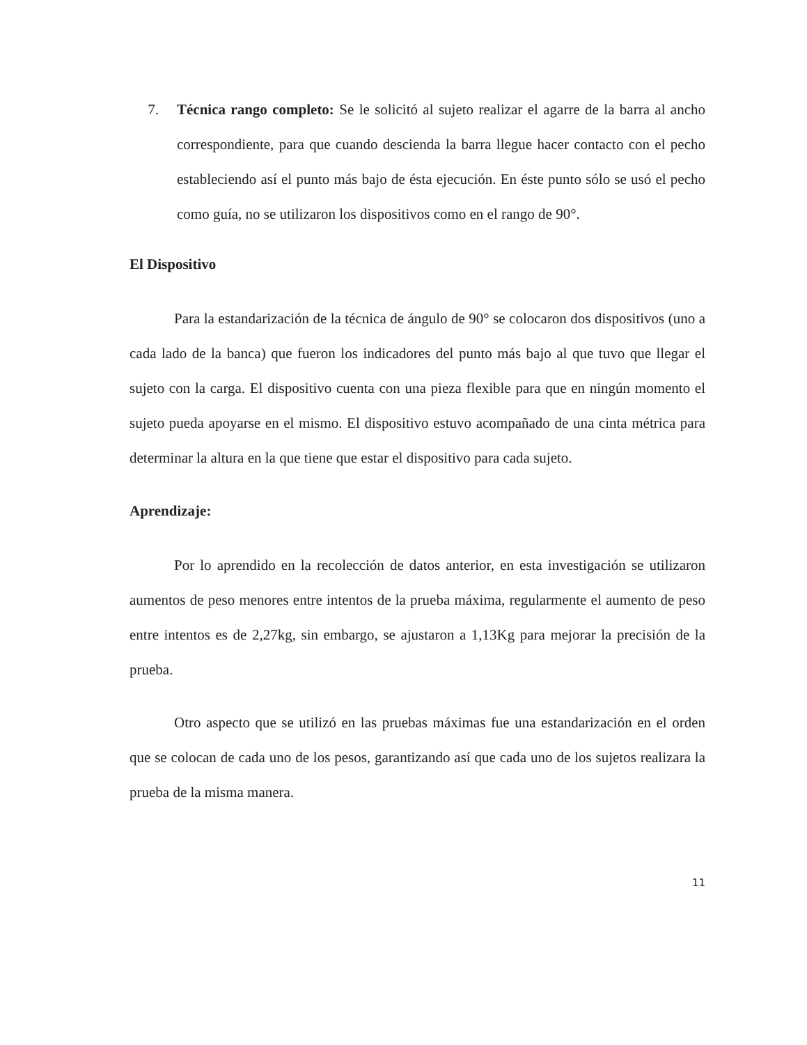7. Técnica rango completo: Se le solicitó al sujeto realizar el agarre de la barra al ancho correspondiente, para que cuando descienda la barra llegue hacer contacto con el pecho estableciendo así el punto más bajo de ésta ejecución. En éste punto sólo se usó el pecho como guía, no se utilizaron los dispositivos como en el rango de 90°.
El Dispositivo
Para la estandarización de la técnica de ángulo de 90° se colocaron dos dispositivos (uno a cada lado de la banca) que fueron los indicadores del punto más bajo al que tuvo que llegar el sujeto con la carga. El dispositivo cuenta con una pieza flexible para que en ningún momento el sujeto pueda apoyarse en el mismo. El dispositivo estuvo acompañado de una cinta métrica para determinar la altura en la que tiene que estar el dispositivo para cada sujeto.
Aprendizaje:
Por lo aprendido en la recolección de datos anterior, en esta investigación se utilizaron aumentos de peso menores entre intentos de la prueba máxima, regularmente el aumento de peso entre intentos es de 2,27kg, sin embargo, se ajustaron a 1,13Kg para mejorar la precisión de la prueba.
Otro aspecto que se utilizó en las pruebas máximas fue una estandarización en el orden que se colocan de cada uno de los pesos, garantizando así que cada uno de los sujetos realizara la prueba de la misma manera.
11